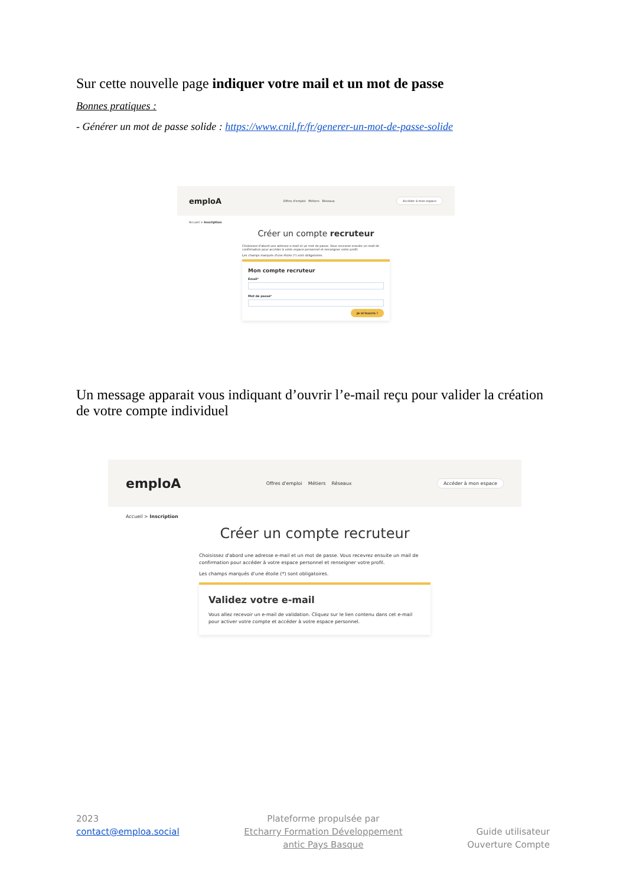Sur cette nouvelle page indiquer votre mail et un mot de passe
Bonnes pratiques :
- Générer un mot de passe solide : https://www.cnil.fr/fr/generer-un-mot-de-passe-solide
emploA Offres d'emploi Métiers Réseaux Accéder à mon espace
Accueil > Inscription
Créer un compte recruteur
Choisissez d'abord une adresse e-mail et un mot de passe. Vous recevrez ensuite un mail de confirmation pour accéder à votre espace personnel et renseigner votre profil.
Les champs marqués d'une étoile (*) sont obligatoires.
Mon compte recruteur
Email*
Mot de passe*
Je m'inscris !
Un message apparait vous indiquant d’ouvrir l’e-mail reçu pour valider la création de votre compte individuel
emploA Offres d'emploi Métiers Réseaux Accéder à mon espace
Accueil > Inscription
Créer un compte recruteur
Choisissez d'abord une adresse e-mail et un mot de passe. Vous recevrez ensuite un mail de confirmation pour accéder à votre espace personnel et renseigner votre profil.
Les champs marqués d'une étoile (*) sont obligatoires.
Validez votre e-mail
Vous allez recevoir un e-mail de validation. Cliquez sur le lien contenu dans cet e-mail pour activer votre compte et accéder à votre espace personnel.
2023
contact@emploa.social
Plateforme propulsée par
Etcharry Formation Développement
antic Pays Basque
Guide utilisateur
Ouverture Compte